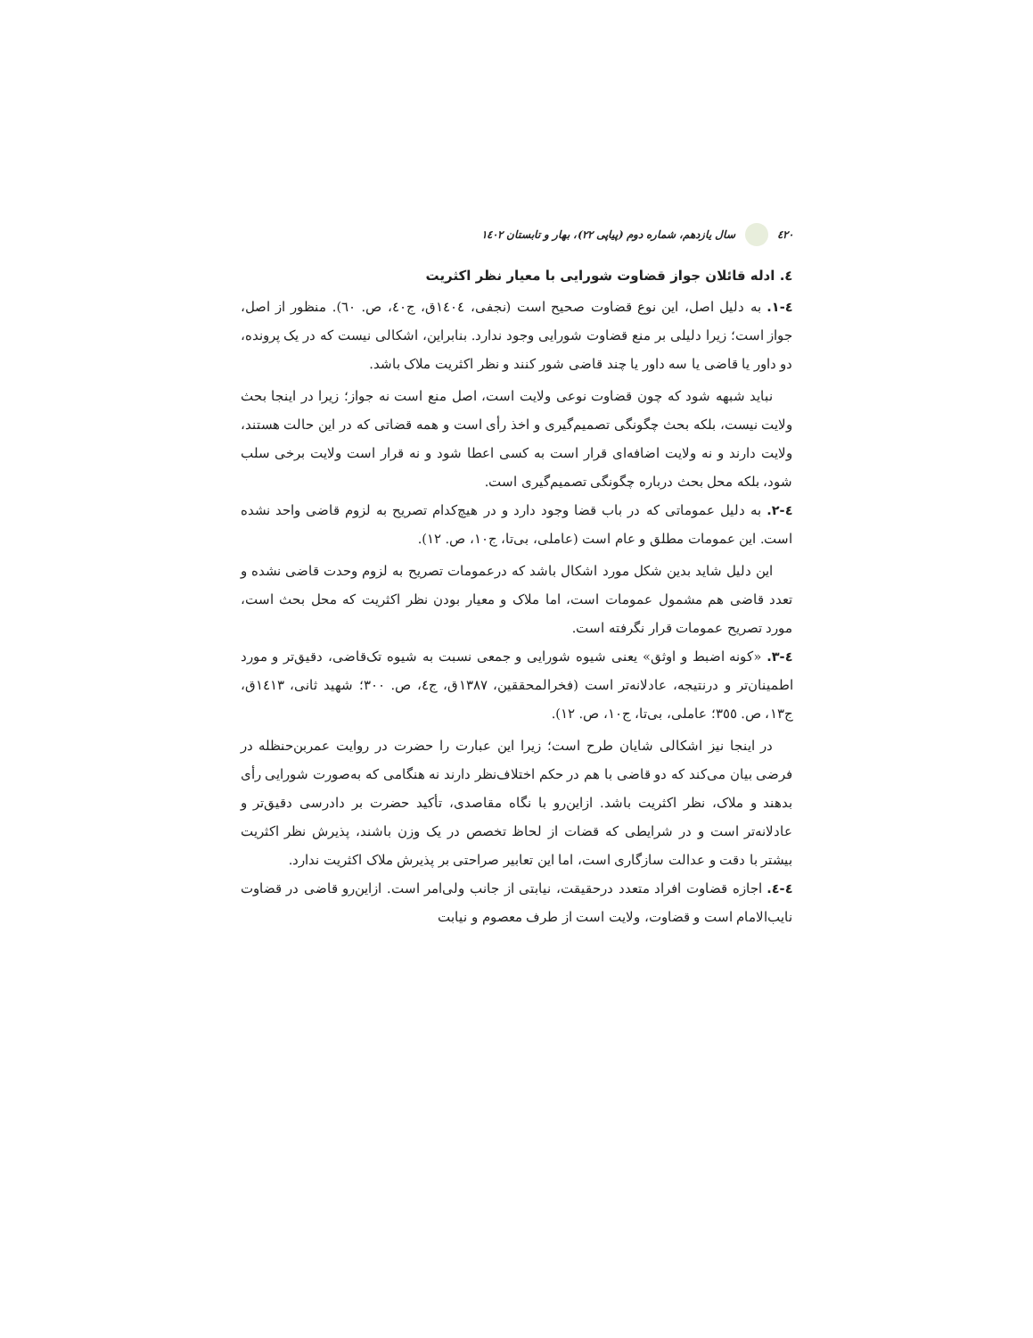٤٢٠ سال یازدهم، شماره دوم (پیاپی ٢٢)، بهار و تابستان ١٤٠٢
٤. ادله قائلان جواز قضاوت شورایی با معیار نظر اکثریت
٤-١. به دلیل اصل، این نوع قضاوت صحیح است (نجفی، ١٤٠٤ق، ج٤٠، ص. ٦٠). منظور از اصل، جواز است؛ زیرا دلیلی بر منع قضاوت شورایی وجود ندارد. بنابراین، اشکالی نیست که در یک پرونده، دو داور یا قاضی یا سه داور یا چند قاضی شور کنند و نظر اکثریت ملاک باشد.
نباید شبهه شود که چون قضاوت نوعی ولایت است، اصل منع است نه جواز؛ زیرا در اینجا بحث ولایت نیست، بلکه بحث چگونگی تصمیم‌گیری و اخذ رأی است و همه قضاتی که در این حالت هستند، ولایت دارند و نه ولایت اضافه‌ای قرار است به کسی اعطا شود و نه قرار است ولایت برخی سلب شود، بلکه محل بحث درباره چگونگی تصمیم‌گیری است.
٤-٢. به دلیل عموماتی که در باب قضا وجود دارد و در هیچ‌کدام تصریح به لزوم قاضی واحد نشده است. این عمومات مطلق و عام است (عاملی، بی‌تا، ج١٠، ص. ١٢).
این دلیل شاید بدین شکل مورد اشکال باشد که درعمومات تصریح به لزوم وحدت قاضی نشده و تعدد قاضی هم مشمول عمومات است، اما ملاک و معیار بودن نظر اکثریت که محل بحث است، مورد تصریح عمومات قرار نگرفته است.
٤-٣. «کونه اضبط و اوثق» یعنی شیوه شورایی و جمعی نسبت به شیوه تک‌قاضی، دقیق‌تر و مورد اطمینان‌تر و درنتیجه، عادلانه‌تر است (فخرالمحققین، ١٣٨٧ق، ج٤، ص. ٣٠٠؛ شهید ثانی، ١٤١٣ق، ج١٣، ص. ٣٥٥؛ عاملی، بی‌تا، ج١٠، ص. ١٢).
در اینجا نیز اشکالی شایان طرح است؛ زیرا این عبارت را حضرت در روایت عمربن‌حنظله در فرضی بیان می‌کند که دو قاضی با هم در حکم اختلاف‌نظر دارند نه هنگامی که به‌صورت شورایی رأی بدهند و ملاک، نظر اکثریت باشد. ازاین‌رو با نگاه مقاصدی، تأکید حضرت بر دادرسی دقیق‌تر و عادلانه‌تر است و در شرایطی که قضات از لحاظ تخصص در یک وزن باشند، پذیرش نظر اکثریت بیشتر با دقت و عدالت سازگاری است، اما این تعابیر صراحتی بر پذیرش ملاک اکثریت ندارد.
٤-٤. اجازه قضاوت افراد متعدد درحقیقت، نیابتی از جانب ولی‌امر است. ازاین‌رو قاضی در قضاوت نایب‌الامام است و قضاوت، ولایت است از طرف معصوم و نیابت